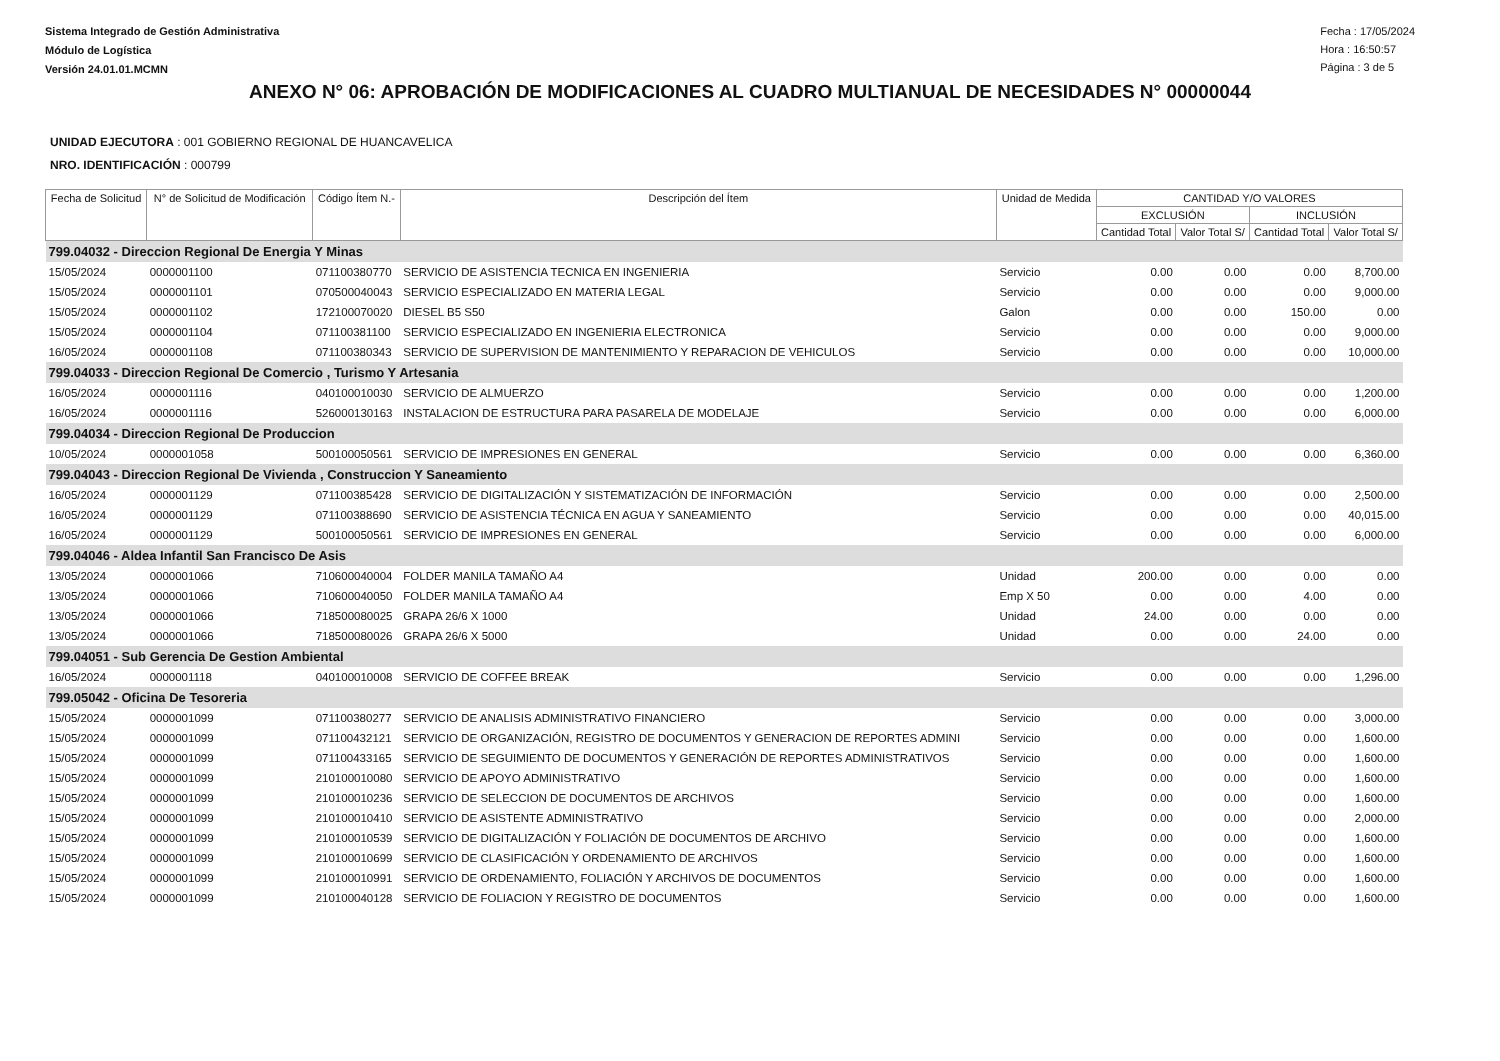Sistema Integrado de Gestión Administrativa
Módulo de Logística
Versión 24.01.01.MCMN
Fecha : 17/05/2024
Hora : 16:50:57
Página : 3 de 5
ANEXO N° 06: APROBACIÓN DE MODIFICACIONES AL CUADRO MULTIANUAL DE NECESIDADES N° 00000044
UNIDAD EJECUTORA : 001 GOBIERNO REGIONAL DE HUANCAVELICA
NRO. IDENTIFICACIÓN : 000799
| Fecha de Solicitud | N° de Solicitud de Modificación | Código Ítem N.- | Descripción del Ítem | Unidad de Medida | CANTIDAD Y/O VALORES | | | |
| --- | --- | --- | --- | --- | --- | --- | --- | --- |
| | | | | | EXCLUSIÓN | | INCLUSIÓN | |
| | | | | | Cantidad Total | Valor Total S/ | Cantidad Total | Valor Total S/ |
| 799.04032 - Direccion Regional De Energia Y Minas | | | | | | | | |
| 15/05/2024 | 0000001100 | 071100380770 | SERVICIO DE ASISTENCIA TECNICA EN INGENIERIA | Servicio | 0.00 | 0.00 | 0.00 | 8,700.00 |
| 15/05/2024 | 0000001101 | 070500040043 | SERVICIO ESPECIALIZADO EN MATERIA LEGAL | Servicio | 0.00 | 0.00 | 0.00 | 9,000.00 |
| 15/05/2024 | 0000001102 | 172100070020 | DIESEL B5 S50 | Galon | 0.00 | 0.00 | 150.00 | 0.00 |
| 15/05/2024 | 0000001104 | 071100381100 | SERVICIO ESPECIALIZADO EN INGENIERIA ELECTRONICA | Servicio | 0.00 | 0.00 | 0.00 | 9,000.00 |
| 16/05/2024 | 0000001108 | 071100380343 | SERVICIO DE SUPERVISION DE MANTENIMIENTO Y REPARACION DE VEHICULOS | Servicio | 0.00 | 0.00 | 0.00 | 10,000.00 |
| 799.04033 - Direccion Regional De Comercio , Turismo Y Artesania | | | | | | | | |
| 16/05/2024 | 0000001116 | 040100010030 | SERVICIO DE ALMUERZO | Servicio | 0.00 | 0.00 | 0.00 | 1,200.00 |
| 16/05/2024 | 0000001116 | 526000130163 | INSTALACION DE ESTRUCTURA PARA PASARELA DE MODELAJE | Servicio | 0.00 | 0.00 | 0.00 | 6,000.00 |
| 799.04034 - Direccion Regional De Produccion | | | | | | | | |
| 10/05/2024 | 0000001058 | 500100050561 | SERVICIO DE IMPRESIONES EN GENERAL | Servicio | 0.00 | 0.00 | 0.00 | 6,360.00 |
| 799.04043 - Direccion Regional De Vivienda , Construccion Y Saneamiento | | | | | | | | |
| 16/05/2024 | 0000001129 | 071100385428 | SERVICIO DE DIGITALIZACIÓN Y SISTEMATIZACIÓN DE INFORMACIÓN | Servicio | 0.00 | 0.00 | 0.00 | 2,500.00 |
| 16/05/2024 | 0000001129 | 071100388690 | SERVICIO DE ASISTENCIA TÉCNICA EN AGUA Y SANEAMIENTO | Servicio | 0.00 | 0.00 | 0.00 | 40,015.00 |
| 16/05/2024 | 0000001129 | 500100050561 | SERVICIO DE IMPRESIONES EN GENERAL | Servicio | 0.00 | 0.00 | 0.00 | 6,000.00 |
| 799.04046 - Aldea Infantil San Francisco De Asis | | | | | | | | |
| 13/05/2024 | 0000001066 | 710600040004 | FOLDER MANILA TAMAÑO A4 | Unidad | 200.00 | 0.00 | 0.00 | 0.00 |
| 13/05/2024 | 0000001066 | 710600040050 | FOLDER MANILA TAMAÑO A4 | Emp X 50 | 0.00 | 0.00 | 4.00 | 0.00 |
| 13/05/2024 | 0000001066 | 718500080025 | GRAPA 26/6 X 1000 | Unidad | 24.00 | 0.00 | 0.00 | 0.00 |
| 13/05/2024 | 0000001066 | 718500080026 | GRAPA 26/6 X 5000 | Unidad | 0.00 | 0.00 | 24.00 | 0.00 |
| 799.04051 - Sub Gerencia De Gestion Ambiental | | | | | | | | |
| 16/05/2024 | 0000001118 | 040100010008 | SERVICIO DE COFFEE BREAK | Servicio | 0.00 | 0.00 | 0.00 | 1,296.00 |
| 799.05042 - Oficina De Tesoreria | | | | | | | | |
| 15/05/2024 | 0000001099 | 071100380277 | SERVICIO DE ANALISIS ADMINISTRATIVO FINANCIERO | Servicio | 0.00 | 0.00 | 0.00 | 3,000.00 |
| 15/05/2024 | 0000001099 | 071100432121 | SERVICIO DE ORGANIZACIÓN, REGISTRO DE DOCUMENTOS Y GENERACION DE REPORTES ADMINI | Servicio | 0.00 | 0.00 | 0.00 | 1,600.00 |
| 15/05/2024 | 0000001099 | 071100433165 | SERVICIO DE SEGUIMIENTO DE DOCUMENTOS Y GENERACIÓN DE REPORTES ADMINISTRATIVOS | Servicio | 0.00 | 0.00 | 0.00 | 1,600.00 |
| 15/05/2024 | 0000001099 | 210100010080 | SERVICIO DE APOYO ADMINISTRATIVO | Servicio | 0.00 | 0.00 | 0.00 | 1,600.00 |
| 15/05/2024 | 0000001099 | 210100010236 | SERVICIO DE SELECCION DE DOCUMENTOS DE ARCHIVOS | Servicio | 0.00 | 0.00 | 0.00 | 1,600.00 |
| 15/05/2024 | 0000001099 | 210100010410 | SERVICIO DE ASISTENTE ADMINISTRATIVO | Servicio | 0.00 | 0.00 | 0.00 | 2,000.00 |
| 15/05/2024 | 0000001099 | 210100010539 | SERVICIO DE DIGITALIZACIÓN Y FOLIACIÓN DE DOCUMENTOS DE ARCHIVO | Servicio | 0.00 | 0.00 | 0.00 | 1,600.00 |
| 15/05/2024 | 0000001099 | 210100010699 | SERVICIO DE CLASIFICACIÓN Y ORDENAMIENTO DE ARCHIVOS | Servicio | 0.00 | 0.00 | 0.00 | 1,600.00 |
| 15/05/2024 | 0000001099 | 210100010991 | SERVICIO DE ORDENAMIENTO, FOLIACIÓN Y ARCHIVOS DE DOCUMENTOS | Servicio | 0.00 | 0.00 | 0.00 | 1,600.00 |
| 15/05/2024 | 0000001099 | 210100040128 | SERVICIO DE FOLIACION Y REGISTRO DE DOCUMENTOS | Servicio | 0.00 | 0.00 | 0.00 | 1,600.00 |